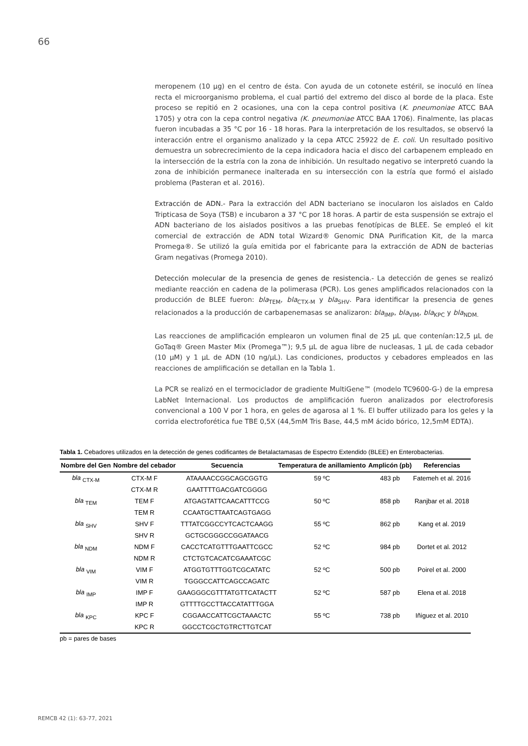66
meropenem (10 µg) en el centro de ésta. Con ayuda de un cotonete estéril, se inoculó en línea recta el microorganismo problema, el cual partió del extremo del disco al borde de la placa. Este proceso se repitió en 2 ocasiones, una con la cepa control positiva (K. pneumoniae ATCC BAA 1705) y otra con la cepa control negativa (K. pneumoniae ATCC BAA 1706). Finalmente, las placas fueron incubadas a 35 °C por 16 - 18 horas. Para la interpretación de los resultados, se observó la interacción entre el organismo analizado y la cepa ATCC 25922 de E. coli. Un resultado positivo demuestra un sobrecrecimiento de la cepa indicadora hacia el disco del carbapenem empleado en la intersección de la estría con la zona de inhibición. Un resultado negativo se interpretó cuando la zona de inhibición permanece inalterada en su intersección con la estría que formó el aislado problema (Pasteran et al. 2016).
Extracción de ADN.- Para la extracción del ADN bacteriano se inocularon los aislados en Caldo Tripticasa de Soya (TSB) e incubaron a 37 °C por 18 horas. A partir de esta suspensión se extrajo el ADN bacteriano de los aislados positivos a las pruebas fenotípicas de BLEE. Se empleó el kit comercial de extracción de ADN total Wizard® Genomic DNA Purification Kit, de la marca Promega®. Se utilizó la guía emitida por el fabricante para la extracción de ADN de bacterias Gram negativas (Promega 2010).
Detección molecular de la presencia de genes de resistencia.- La detección de genes se realizó mediante reacción en cadena de la polimerasa (PCR). Los genes amplificados relacionados con la producción de BLEE fueron: bla<sub>TEM</sub>, bla<sub>CTX-M</sub> y bla<sub>SHV</sub>. Para identificar la presencia de genes relacionados a la producción de carbapenemasas se analizaron: bla<sub>IMP</sub>, bla<sub>VIM</sub>, bla<sub>KPC</sub> y bla<sub>NDM.</sub>
Las reacciones de amplificación emplearon un volumen final de 25 µL que contenían:12,5 µL de GoTaq® Green Master Mix (Promega™); 9,5 µL de agua libre de nucleasas, 1 µL de cada cebador (10 µM) y 1 µL de ADN (10 ng/µL). Las condiciones, productos y cebadores empleados en las reacciones de amplificación se detallan en la Tabla 1.
La PCR se realizó en el termociclador de gradiente MultiGene™ (modelo TC9600-G-) de la empresa LabNet Internacional. Los productos de amplificación fueron analizados por electroforesis convencional a 100 V por 1 hora, en geles de agarosa al 1 %. El buffer utilizado para los geles y la corrida electroforética fue TBE 0,5X (44,5mM Tris Base, 44,5 mM ácido bórico, 12,5mM EDTA).
Tabla 1. Cebadores utilizados en la detección de genes codificantes de Betalactamasas de Espectro Extendido (BLEE) en Enterobacterias.
| Nombre del Gen | Nombre del cebador | Secuencia | Temperatura de anillamiento | Amplicón (pb) | Referencias |
| --- | --- | --- | --- | --- | --- |
| bla <sub>CTX-M</sub> | CTX-M F | ATAAAACCGGCAGCGGTG | 59 ºC | 483 pb | Fatemeh et al. 2016 |
| | CTX-M R | GAATTTTGACGATCGGGG | | | |
| bla <sub>TEM</sub> | TEM F | ATGAGTATTCAACATTTCCG | 50 ºC | 858 pb | Ranjbar et al. 2018 |
| | TEM R | CCAATGCTTAATCAGTGAGG | | | |
| bla <sub>SHV</sub> | SHV F | TTTATCGGCCYTCACTCAAGG | 55 ºC | 862 pb | Kang et al. 2019 |
| | SHV R | GCTGCGGGCCGGATAACG | | | |
| bla <sub>NDM</sub> | NDM F | CACCTCATGTTTGAATTCGCC | 52 ºC | 984 pb | Dortet et al. 2012 |
| | NDM R | CTCTGTCACATCGAAATCGC | | | |
| bla <sub>VIM</sub> | VIM F | ATGGTGTTTGGTCGCATATC | 52 ºC | 500 pb | Poirel et al. 2000 |
| | VIM R | TGGGCCATTCAGCCAGATC | | | |
| bla <sub>IMP</sub> | IMP F | GAAGGGCGTTTATGTTCATACTT | 52 ºC | 587 pb | Elena et al. 2018 |
| | IMP R | GTTTTGCCTTACCATATTTGGA | | | |
| bla <sub>KPC</sub> | KPC F | CGGAACCATTCGCTAAACTC | 55 ºC | 738 pb | Iñiguez et al. 2010 |
| | KPC R | GGCCTCGCTGTRCTTGTCAT | | | |
pb = pares de bases
REMCB 42 (1): 63-77, 2021